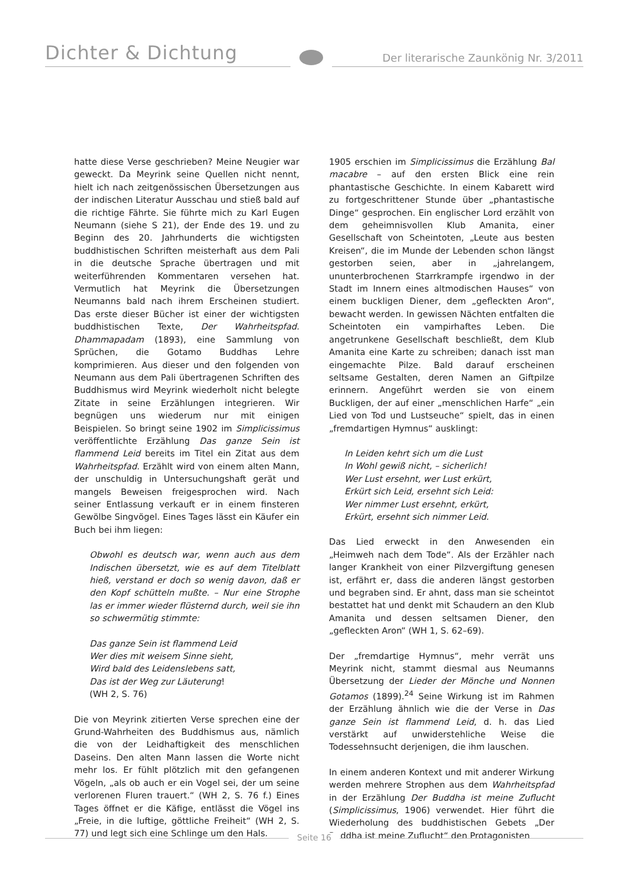Dichter & Dichtung Der literarische Zaunkönig Nr. 3/2011
hatte diese Verse geschrieben? Meine Neugier war geweckt. Da Meyrink seine Quellen nicht nennt, hielt ich nach zeitgenössischen Übersetzungen aus der indischen Literatur Ausschau und stieß bald auf die richtige Fährte. Sie führte mich zu Karl Eugen Neumann (siehe S 21), der Ende des 19. und zu Beginn des 20. Jahrhunderts die wichtigsten buddhistischen Schriften meisterhaft aus dem Pali in die deutsche Sprache übertragen und mit weiterführenden Kommentaren versehen hat. Vermutlich hat Meyrink die Übersetzungen Neumanns bald nach ihrem Erscheinen studiert. Das erste dieser Bücher ist einer der wichtigsten buddhistischen Texte, Der Wahrheitspfad. Dhammapadam (1893), eine Sammlung von Sprüchen, die Gotamo Buddhas Lehre komprimieren. Aus dieser und den folgenden von Neumann aus dem Pali übertragenen Schriften des Buddhismus wird Meyrink wiederholt nicht belegte Zitate in seine Erzählungen integrieren. Wir begnügen uns wiederum nur mit einigen Beispielen. So bringt seine 1902 im Simplicissimus veröffentlichte Erzählung Das ganze Sein ist flammend Leid bereits im Titel ein Zitat aus dem Wahrheitspfad. Erzählt wird von einem alten Mann, der unschuldig in Untersuchungshaft gerät und mangels Beweisen freigesprochen wird. Nach seiner Entlassung verkauft er in einem finsteren Gewölbe Singvögel. Eines Tages lässt ein Käufer ein Buch bei ihm liegen:
Obwohl es deutsch war, wenn auch aus dem Indischen übersetzt, wie es auf dem Titelblatt hieß, verstand er doch so wenig davon, daß er den Kopf schütteln mußte. – Nur eine Strophe las er immer wieder flüsternd durch, weil sie ihn so schwermütig stimmte:
Das ganze Sein ist flammend Leid
Wer dies mit weisem Sinne sieht,
Wird bald des Leidenslebens satt,
Das ist der Weg zur Läuterung!
(WH 2, S. 76)
Die von Meyrink zitierten Verse sprechen eine der Grund-Wahrheiten des Buddhismus aus, nämlich die von der Leidhaftigkeit des menschlichen Daseins. Den alten Mann lassen die Worte nicht mehr los. Er fühlt plötzlich mit den gefangenen Vögeln, „als ob auch er ein Vogel sei, der um seine verlorenen Fluren trauert.“ (WH 2, S. 76 f.) Eines Tages öffnet er die Käfige, entlässt die Vögel ins „Freie, in die luftige, göttliche Freiheit“ (WH 2, S. 77) und legt sich eine Schlinge um den Hals.
1905 erschien im Simplicissimus die Erzählung Bal macabre – auf den ersten Blick eine rein phantastische Geschichte. In einem Kabarett wird zu fortgeschrittener Stunde über „phantastische Dinge“ gesprochen. Ein englischer Lord erzählt von dem geheimnisvollen Klub Amanita, einer Gesellschaft von Scheintoten, „Leute aus besten Kreisen“, die im Munde der Lebenden schon längst gestorben seien, aber in „jahrelangem, ununterbrochenen Starrkrampfe irgendwo in der Stadt im Innern eines altmodischen Hauses“ von einem buckligen Diener, dem „gefleckten Aron“, bewacht werden. In gewissen Nächten entfalten die Scheintoten ein vampirhaftes Leben. Die angetrunkene Gesellschaft beschließt, dem Klub Amanita eine Karte zu schreiben; danach isst man eingemachte Pilze. Bald darauf erscheinen seltsame Gestalten, deren Namen an Giftpilze erinnern. Angeführt werden sie von einem Buckligen, der auf einer „menschlichen Harfe“ „ein Lied von Tod und Lustseuche“ spielt, das in einen „fremdartigen Hymnus“ ausklingt:
In Leiden kehrt sich um die Lust
In Wohl gewiß nicht, – sicherlich!
Wer Lust ersehnt, wer Lust erkürt,
Erkürt sich Leid, ersehnt sich Leid:
Wer nimmer Lust ersehnt, erkürt,
Erkürt, ersehnt sich nimmer Leid.
Das Lied erweckt in den Anwesenden ein „Heimweh nach dem Tode“. Als der Erzähler nach langer Krankheit von einer Pilzvergiftung genesen ist, erfährt er, dass die anderen längst gestorben und begraben sind. Er ahnt, dass man sie scheintot bestattet hat und denkt mit Schaudern an den Klub Amanita und dessen seltsamen Diener, den „gefleckten Aron“ (WH 1, S. 62–69).
Der „fremdartige Hymnus“, mehr verrät uns Meyrink nicht, stammt diesmal aus Neumanns Übersetzung der Lieder der Mönche und Nonnen Gotamos (1899).<sup>24</sup> Seine Wirkung ist im Rahmen der Erzählung ähnlich wie die der Verse in Das ganze Sein ist flammend Leid, d. h. das Lied verstärkt auf unwiderstehliche Weise die Todessehnsucht derjenigen, die ihm lauschen.
In einem anderen Kontext und mit anderer Wirkung werden mehrere Strophen aus dem Wahrheitspfad in der Erzählung Der Buddha ist meine Zuflucht (Simplicissimus, 1906) verwendet. Hier führt die Wiederholung des buddhistischen Gebets „Der Buddha ist meine Zuflucht“ den Protagonisten
Seite 16